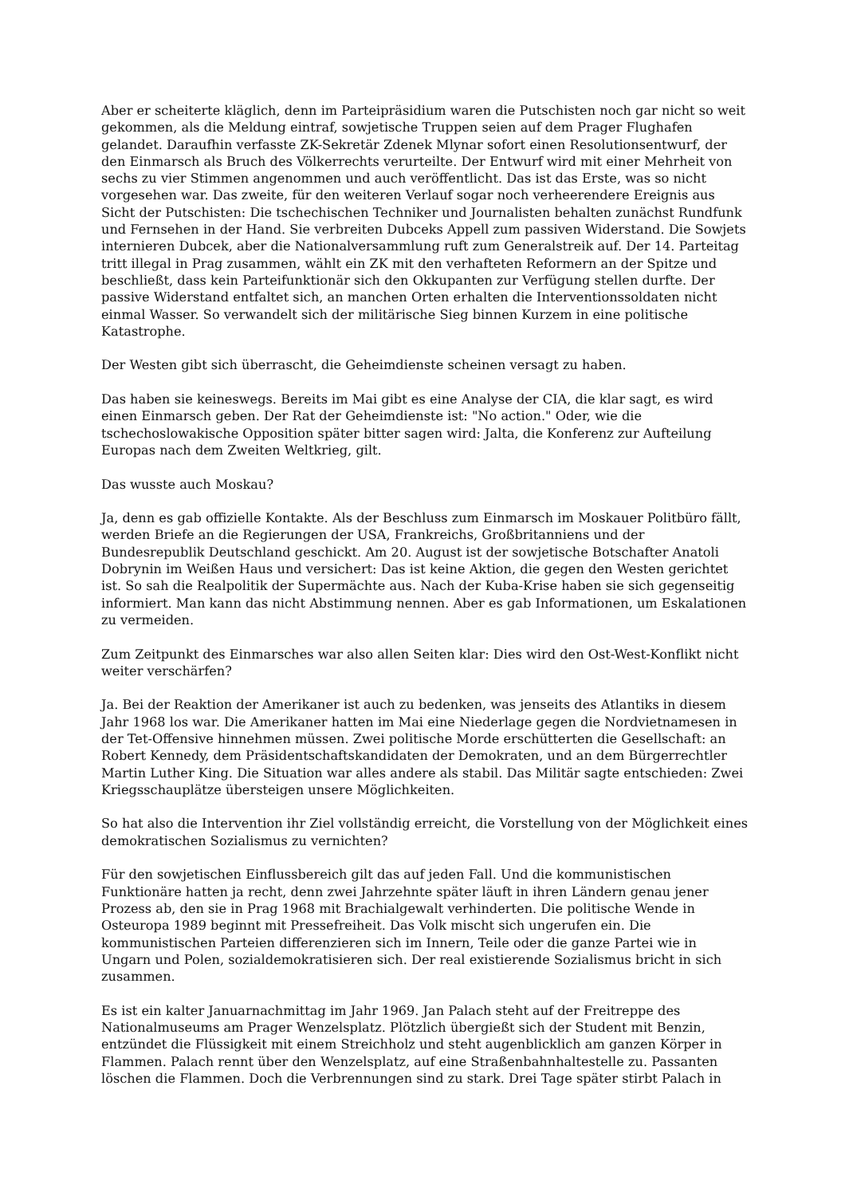Aber er scheiterte kläglich, denn im Parteipräsidium waren die Putschisten noch gar nicht so weit gekommen, als die Meldung eintraf, sowjetische Truppen seien auf dem Prager Flughafen gelandet. Daraufhin verfasste ZK-Sekretär Zdenek Mlynar sofort einen Resolutionsentwurf, der den Einmarsch als Bruch des Völkerrechts verurteilte. Der Entwurf wird mit einer Mehrheit von sechs zu vier Stimmen angenommen und auch veröffentlicht. Das ist das Erste, was so nicht vorgesehen war. Das zweite, für den weiteren Verlauf sogar noch verheerendere Ereignis aus Sicht der Putschisten: Die tschechischen Techniker und Journalisten behalten zunächst Rundfunk und Fernsehen in der Hand. Sie verbreiten Dubceks Appell zum passiven Widerstand. Die Sowjets internieren Dubcek, aber die Nationalversammlung ruft zum Generalstreik auf. Der 14. Parteitag tritt illegal in Prag zusammen, wählt ein ZK mit den verhafteten Reformern an der Spitze und beschließt, dass kein Parteifunktionär sich den Okkupanten zur Verfügung stellen durfte. Der passive Widerstand entfaltet sich, an manchen Orten erhalten die Interventionssoldaten nicht einmal Wasser. So verwandelt sich der militärische Sieg binnen Kurzem in eine politische Katastrophe.
Der Westen gibt sich überrascht, die Geheimdienste scheinen versagt zu haben.
Das haben sie keineswegs. Bereits im Mai gibt es eine Analyse der CIA, die klar sagt, es wird einen Einmarsch geben. Der Rat der Geheimdienste ist: "No action." Oder, wie die tschechoslowakische Opposition später bitter sagen wird: Jalta, die Konferenz zur Aufteilung Europas nach dem Zweiten Weltkrieg, gilt.
Das wusste auch Moskau?
Ja, denn es gab offizielle Kontakte. Als der Beschluss zum Einmarsch im Moskauer Politbüro fällt, werden Briefe an die Regierungen der USA, Frankreichs, Großbritanniens und der Bundesrepublik Deutschland geschickt. Am 20. August ist der sowjetische Botschafter Anatoli Dobrynin im Weißen Haus und versichert: Das ist keine Aktion, die gegen den Westen gerichtet ist. So sah die Realpolitik der Supermächte aus. Nach der Kuba-Krise haben sie sich gegenseitig informiert. Man kann das nicht Abstimmung nennen. Aber es gab Informationen, um Eskalationen zu vermeiden.
Zum Zeitpunkt des Einmarsches war also allen Seiten klar: Dies wird den Ost-West-Konflikt nicht weiter verschärfen?
Ja. Bei der Reaktion der Amerikaner ist auch zu bedenken, was jenseits des Atlantiks in diesem Jahr 1968 los war. Die Amerikaner hatten im Mai eine Niederlage gegen die Nordvietnamesen in der Tet-Offensive hinnehmen müssen. Zwei politische Morde erschütterten die Gesellschaft: an Robert Kennedy, dem Präsidentschaftskandidaten der Demokraten, und an dem Bürgerrechtler Martin Luther King. Die Situation war alles andere als stabil. Das Militär sagte entschieden: Zwei Kriegsschauplätze übersteigen unsere Möglichkeiten.
So hat also die Intervention ihr Ziel vollständig erreicht, die Vorstellung von der Möglichkeit eines demokratischen Sozialismus zu vernichten?
Für den sowjetischen Einflussbereich gilt das auf jeden Fall. Und die kommunistischen Funktionäre hatten ja recht, denn zwei Jahrzehnte später läuft in ihren Ländern genau jener Prozess ab, den sie in Prag 1968 mit Brachialgewalt verhinderten. Die politische Wende in Osteuropa 1989 beginnt mit Pressefreiheit. Das Volk mischt sich ungerufen ein. Die kommunistischen Parteien differenzieren sich im Innern, Teile oder die ganze Partei wie in Ungarn und Polen, sozialdemokratisieren sich. Der real existierende Sozialismus bricht in sich zusammen.
Es ist ein kalter Januarnachmittag im Jahr 1969. Jan Palach steht auf der Freitreppe des Nationalmuseums am Prager Wenzelsplatz. Plötzlich übergießt sich der Student mit Benzin, entzündet die Flüssigkeit mit einem Streichholz und steht augenblicklich am ganzen Körper in Flammen. Palach rennt über den Wenzelsplatz, auf eine Straßenbahnhaltestelle zu. Passanten löschen die Flammen. Doch die Verbrennungen sind zu stark. Drei Tage später stirbt Palach in